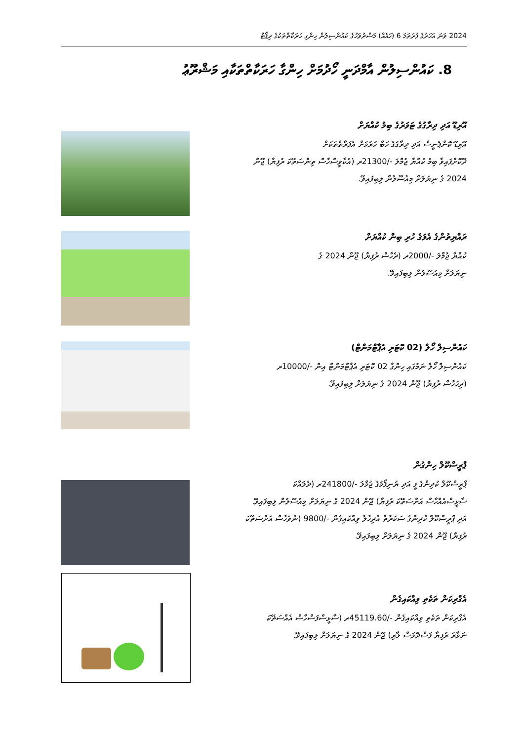2024 ވަނަ އަހަރުގެ ފުރަތަމަ 6 (ހައެއް) މަސްދުވަހުގެ ކައުންސިލުން ހިންގި ހަރަކާތްތަކުގެ ރިޕޯޓް
8. ކައުންސިލުން އާމްދަނީ ހޯދުމަށް ހިންގާ ހަރަކާތްތަކާއި މަޝްރޫޢު
އޫރިޑޫ އަދި ދިރާގުގެ ޓަވަރުގެ ބިމު ކުއްޔަށް
އޫރިޑޫ ކޮންޕެނީސް އަދި ދިރާގުގެ ހަބް ހުރުމަށް އެފަރާތްތަކަށް
ދޫކޮށްފައިވާ ބިމު ކުއްޔާ ޖުމްލަ -/21300ރ (އެކާވީސްހާސް ތިންސަތޭކަ ރުފިޔާ) ޖޫން
2024 ގެ ނިޔަލަށް މިއުސޫލުން ލިބިފައިވޭ.
ރައްޔިތުންގެ އެވަގެ ހުރި ބިން ކުއްޔަށް
ކުއްޔާ ޖުމްލަ -/2000ރ (ދެހާސް ރުފިޔާ) ޖޫން 2024 ގެ
ނިޔަލަށް މިއުސޫލުން ލިބިފައިވޭ.
ކައުންސިލް ހޯލް (02 ކޮޓަރި އެޕާޓްމަންޓް)
ކައުންސިލް ހޯލް ނަމުގައި ހިންގާ 02 ކޮޓަރި އެޕާޓްމަންޓް އިން -/10000ރ
(ދިހަހާސް ރުފިޔާ) ޖޫން 2024 ގެ ނިޔަލަށް ލިބިފައިވޭ.
ޕްރީސްކޫލް ހިންގުން
ޕްރީސްކޫލް ކުދިންގެ ފީ އަދި ޔުނިފޯމުގެ ޖުމްލަ -/241800ރ (ދެލައްކަ
ސާޅީސްއެއްހާސް އަށްސަތޭކަ ރުފިޔާ) ޖޫން 2024 ގެ ނިޔަލަށް މިއުސޫލުން ލިބިފައިވޭ.
އަދި ޕްރީސްކޫލް ކުދިންގެ ސަކަރާތް އުދިހާލު ވިއްކައިގެން -/9800 (ނުވަހާސް އަށްސަތޭކަ
ރުފިޔާ) ޖޫން 2024 ގެ ނިޔަލަށް ލިބިފައިވޭ.
އެގްރިކަން ތަކެތި ވިއްކައިގެން
އެގްރިކަން ތަކެތި ވިއްކައިގެން -/45119.60ރ (ސާޅީސްފަސްހާސް އެއްސަތޭކަ
ނަވާރަ ރުފިޔާ ފަސްދޮޅަސް ލާރި) ޖޫން 2024 ގެ ނިޔަލަށް ލިބިފައިވޭ.